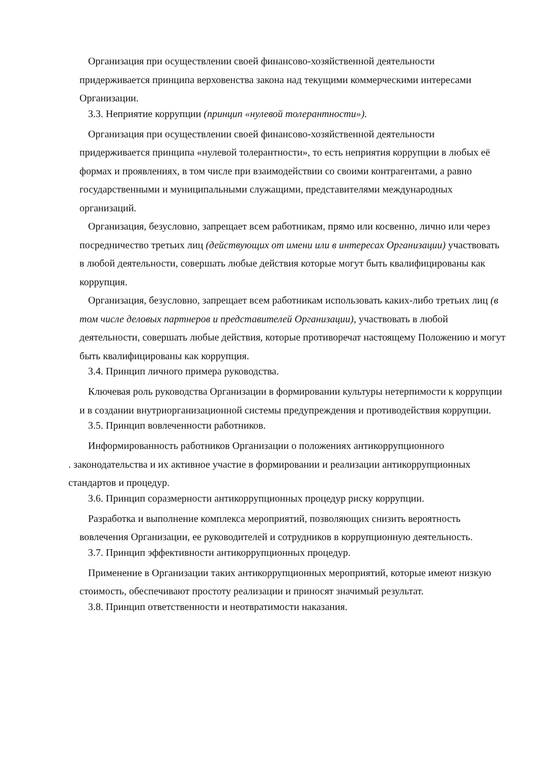Организация при осуществлении своей финансово-хозяйственной деятельности придерживается принципа верховенства закона над текущими коммерческими интересами Организации.
3.3. Неприятие коррупции (принцип «нулевой толерантности»).
Организация при осуществлении своей финансово-хозяйственной деятельности придерживается принципа «нулевой толерантности», то есть неприятия коррупции в любых её формах и проявлениях, в том числе при взаимодействии со своими контрагентами, а равно государственными и муниципальными служащими, представителями международных организаций.
Организация, безусловно, запрещает всем работникам, прямо или косвенно, лично или через посредничество третьих лиц (действующих от имени или в интересах Организации) участвовать в любой деятельности, совершать любые действия которые могут быть квалифицированы как коррупция.
Организация, безусловно, запрещает всем работникам использовать каких-либо третьих лиц (в том числе деловых партнеров и представителей Организации), участвовать в любой деятельности, совершать любые действия, которые противоречат настоящему Положению и могут быть квалифицированы как коррупция.
3.4. Принцип личного примера руководства.
Ключевая роль руководства Организации в формировании культуры нетерпимости к коррупции и в создании внутриорганизационной системы предупреждения и противодействия коррупции.
3.5. Принцип вовлеченности работников.
Информированность работников Организации о положениях антикоррупционного
. законодательства и их активное участие в формировании и реализации антикоррупционных стандартов и процедур.
3.6. Принцип соразмерности антикоррупционных процедур риску коррупции.
Разработка и выполнение комплекса мероприятий, позволяющих снизить вероятность вовлечения Организации, ее руководителей и сотрудников в коррупционную деятельность.
3.7. Принцип эффективности антикоррупционных процедур.
Применение в Организации таких антикоррупционных мероприятий, которые имеют низкую стоимость, обеспечивают простоту реализации и приносят значимый результат.
3.8. Принцип ответственности и неотвратимости наказания.